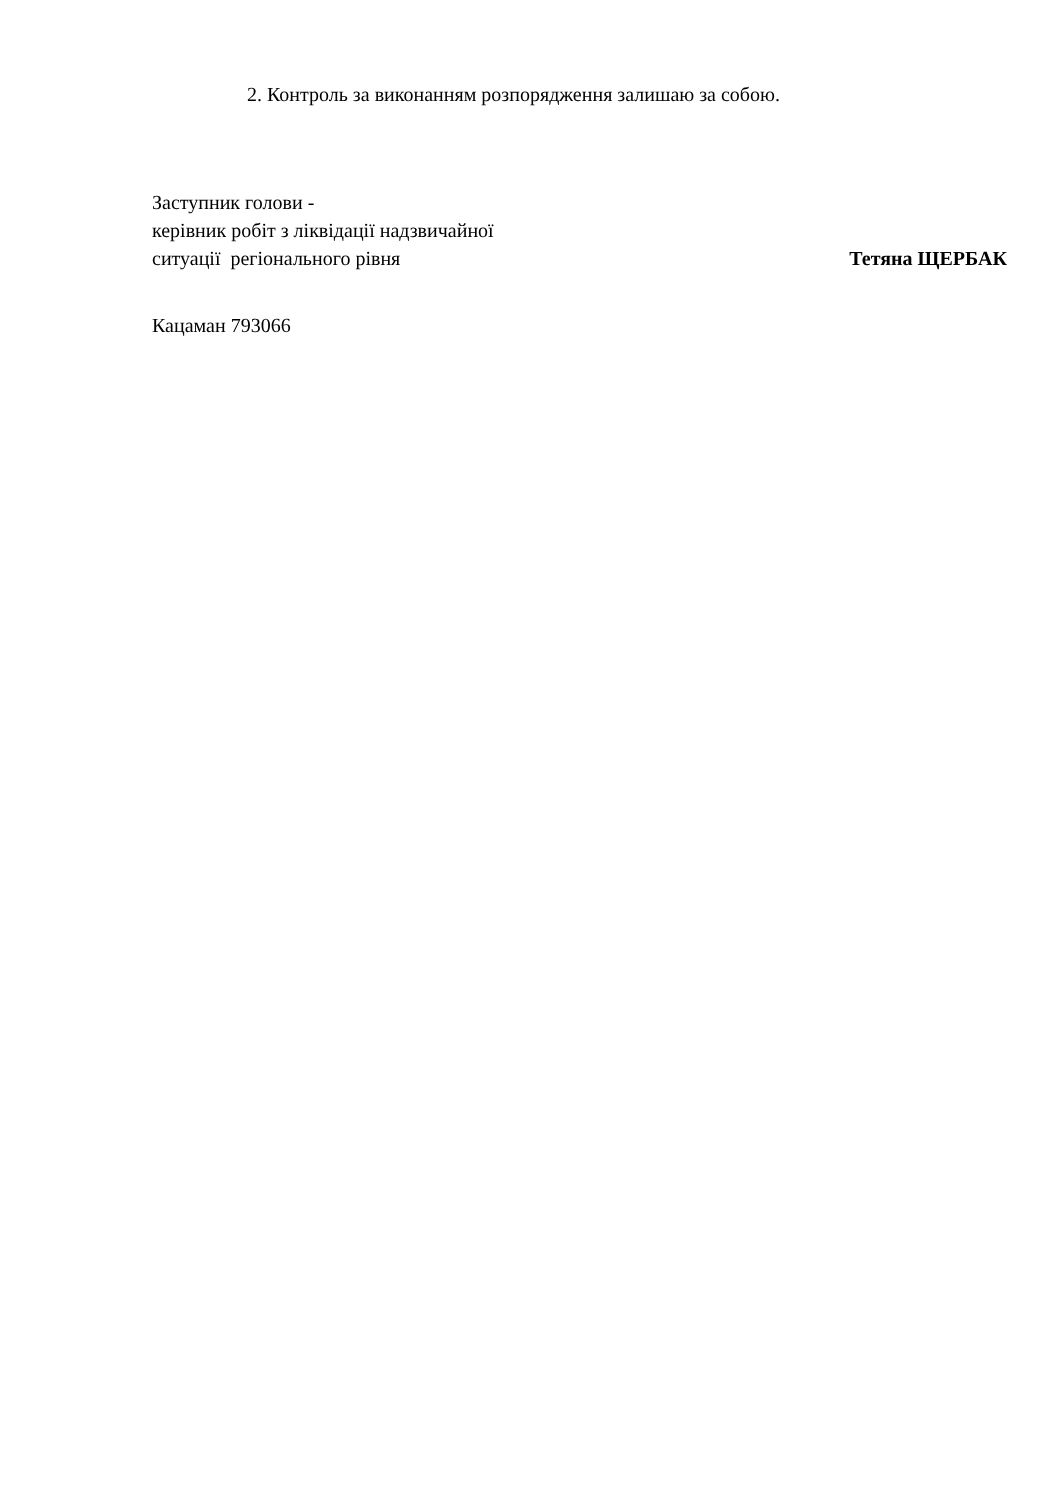2. Контроль за виконанням розпорядження залишаю за собою.
Заступник голови -
керівник робіт з ліквідації надзвичайної
ситуації регіонального рівня Тетяна ЩЕРБАК
Кацаман 793066